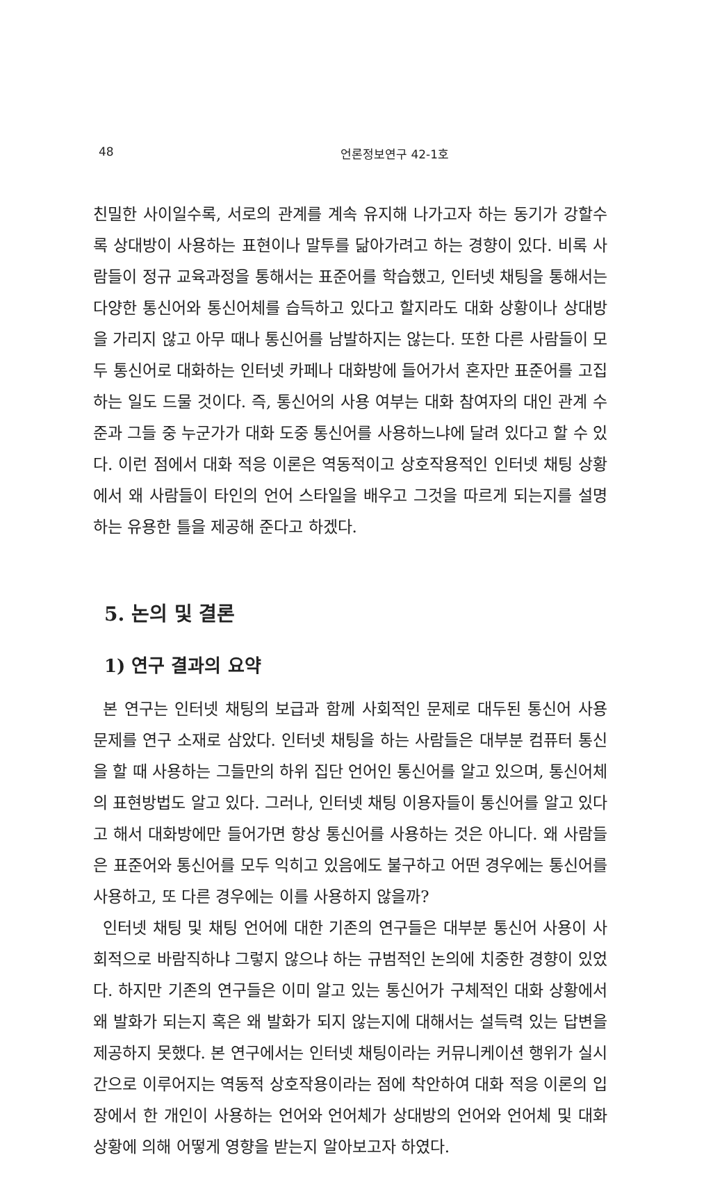48
언론정보연구 42-1호
친밀한 사이일수록, 서로의 관계를 계속 유지해 나가고자 하는 동기가 강할수록 상대방이 사용하는 표현이나 말투를 닮아가려고 하는 경향이 있다. 비록 사람들이 정규 교육과정을 통해서는 표준어를 학습했고, 인터넷 채팅을 통해서는 다양한 통신어와 통신어체를 습득하고 있다고 할지라도 대화 상황이나 상대방을 가리지 않고 아무 때나 통신어를 남발하지는 않는다. 또한 다른 사람들이 모두 통신어로 대화하는 인터넷 카페나 대화방에 들어가서 혼자만 표준어를 고집하는 일도 드물 것이다. 즉, 통신어의 사용 여부는 대화 참여자의 대인 관계 수준과 그들 중 누군가가 대화 도중 통신어를 사용하느냐에 달려 있다고 할 수 있다. 이런 점에서 대화 적응 이론은 역동적이고 상호작용적인 인터넷 채팅 상황에서 왜 사람들이 타인의 언어 스타일을 배우고 그것을 따르게 되는지를 설명하는 유용한 틀을 제공해 준다고 하겠다.
5. 논의 및 결론
1) 연구 결과의 요약
본 연구는 인터넷 채팅의 보급과 함께 사회적인 문제로 대두된 통신어 사용 문제를 연구 소재로 삼았다. 인터넷 채팅을 하는 사람들은 대부분 컴퓨터 통신을 할 때 사용하는 그들만의 하위 집단 언어인 통신어를 알고 있으며, 통신어체의 표현방법도 알고 있다. 그러나, 인터넷 채팅 이용자들이 통신어를 알고 있다고 해서 대화방에만 들어가면 항상 통신어를 사용하는 것은 아니다. 왜 사람들은 표준어와 통신어를 모두 익히고 있음에도 불구하고 어떤 경우에는 통신어를 사용하고, 또 다른 경우에는 이를 사용하지 않을까?
인터넷 채팅 및 채팅 언어에 대한 기존의 연구들은 대부분 통신어 사용이 사회적으로 바람직하냐 그렇지 않으냐 하는 규범적인 논의에 치중한 경향이 있었다. 하지만 기존의 연구들은 이미 알고 있는 통신어가 구체적인 대화 상황에서 왜 발화가 되는지 혹은 왜 발화가 되지 않는지에 대해서는 설득력 있는 답변을 제공하지 못했다. 본 연구에서는 인터넷 채팅이라는 커뮤니케이션 행위가 실시간으로 이루어지는 역동적 상호작용이라는 점에 착안하여 대화 적응 이론의 입장에서 한 개인이 사용하는 언어와 언어체가 상대방의 언어와 언어체 및 대화 상황에 의해 어떻게 영향을 받는지 알아보고자 하였다.